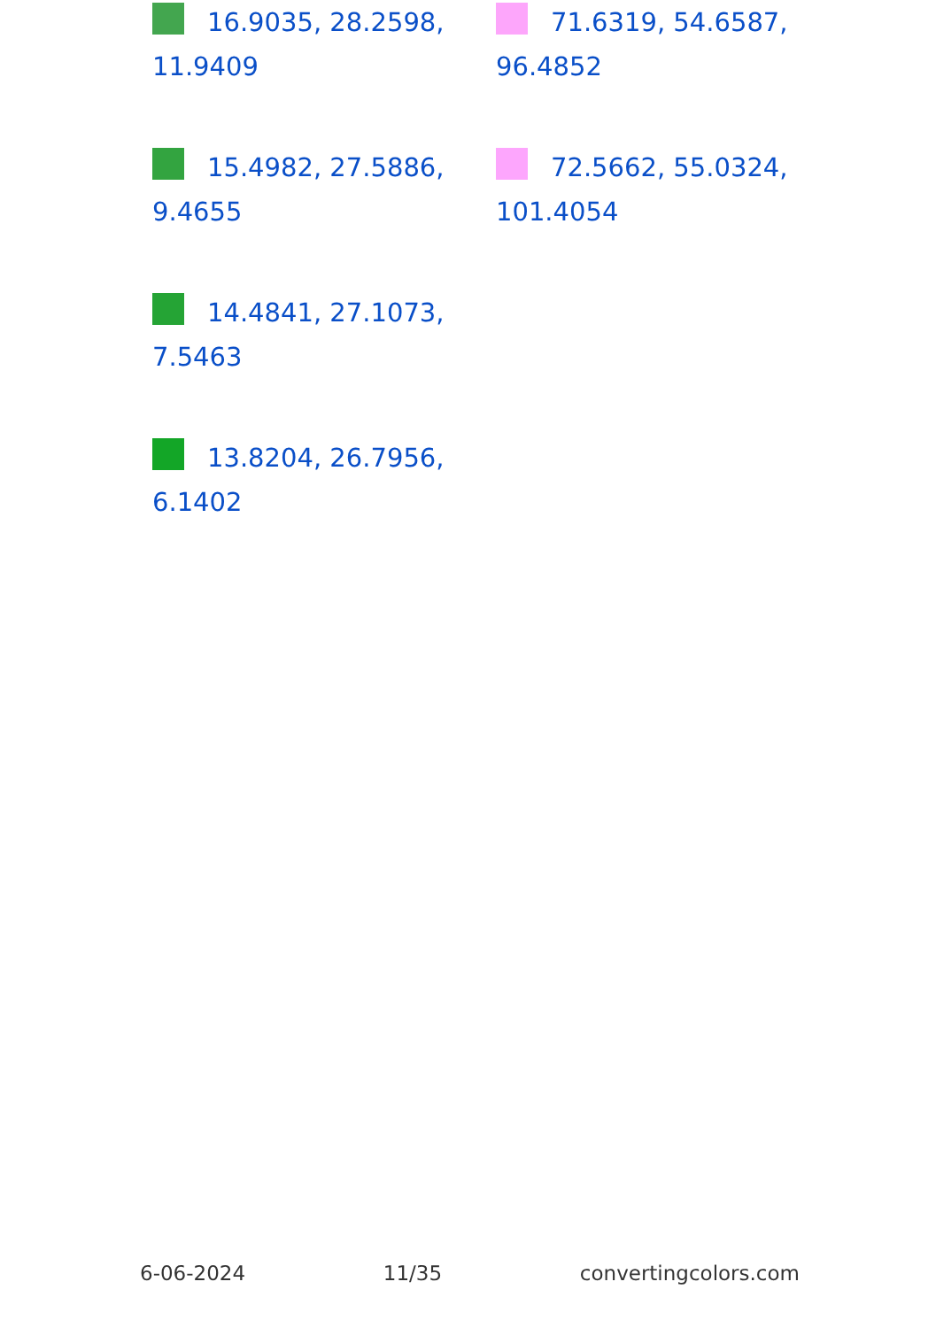16.9035, 28.2598, 11.9409
15.4982, 27.5886, 9.4655
14.4841, 27.1073, 7.5463
13.8204, 26.7956, 6.1402
71.6319, 54.6587, 96.4852
72.5662, 55.0324, 101.4054
6-06-2024 11/35 convertingcolors.com